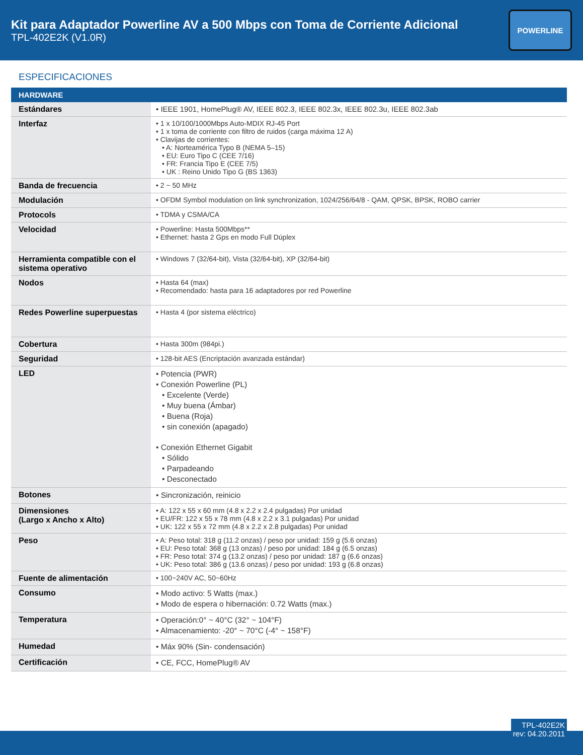Kit para Adaptador Powerline AV a 500 Mbps con Toma de Corriente Adicional
TPL-402E2K (V1.0R)
POWERLINE
ESPECIFICACIONES
| HARDWARE | |
| --- | --- |
| Estándares | • IEEE 1901, HomePlug® AV, IEEE 802.3, IEEE 802.3x, IEEE 802.3u, IEEE 802.3ab |
| Interfaz | • 1 x 10/100/1000Mbps Auto-MDIX RJ-45 Port • 1 x toma de corriente con filtro de ruidos (carga máxima 12 A) • Clavijas de corrientes: • A: Norteamérica Typo B (NEMA 5–15) • EU: Euro Tipo C (CEE 7/16) • FR: Francia Tipo E (CEE 7/5) • UK : Reino Unido Tipo G (BS 1363) |
| Banda de frecuencia | • 2 ~ 50 MHz |
| Modulación | • OFDM Symbol modulation on link synchronization, 1024/256/64/8 - QAM, QPSK, BPSK, ROBO carrier |
| Protocols | • TDMA y CSMA/CA |
| Velocidad | • Powerline: Hasta 500Mbps** • Ethernet: hasta 2 Gps en modo Full Dúplex |
| Herramienta compatible con el sistema operativo | • Windows 7 (32/64-bit), Vista (32/64-bit), XP (32/64-bit) |
| Nodos | • Hasta 64 (max) • Recomendado: hasta para 16 adaptadores por red Powerline |
| Redes Powerline superpuestas | • Hasta 4 (por sistema eléctrico) |
| Cobertura | • Hasta 300m (984pi.) |
| Seguridad | • 128-bit AES (Encriptación avanzada estándar) |
| LED | • Potencia (PWR) • Conexión Powerline (PL) • Excelente (Verde) • Muy buena (Ámbar) • Buena (Roja) • sin conexión (apagado) • Conexión Ethernet Gigabit • Sólido • Parpadeando • Desconectado |
| Botones | • Sincronización, reinicio |
| Dimensiones (Largo x Ancho x Alto) | • A: 122 x 55 x 60 mm (4.8 x 2.2 x 2.4 pulgadas) Por unidad • EU/FR: 122 x 55 x 78 mm (4.8 x 2.2 x 3.1 pulgadas) Por unidad • UK: 122 x 55 x 72 mm (4.8 x 2.2 x 2.8 pulgadas) Por unidad |
| Peso | • A: Peso total: 318 g (11.2 onzas) / peso por unidad: 159 g (5.6 onzas) • EU: Peso total: 368 g (13 onzas) / peso por unidad: 184 g (6.5 onzas) • FR: Peso total: 374 g (13.2 onzas) / peso por unidad: 187 g (6.6 onzas) • UK: Peso total: 386 g (13.6 onzas) / peso por unidad: 193 g (6.8 onzas) |
| Fuente de alimentación | • 100~240V AC, 50~60Hz |
| Consumo | • Modo activo: 5 Watts (max.) • Modo de espera o hibernación: 0.72 Watts (max.) |
| Temperatura | • Operación:0° ~ 40°C (32° ~ 104°F) • Almacenamiento: -20° ~ 70°C (-4° ~ 158°F) |
| Humedad | • Máx 90% (Sin- condensación) |
| Certificación | • CE, FCC, HomePlug® AV |
TPL-402E2K
rev: 04.20.2011